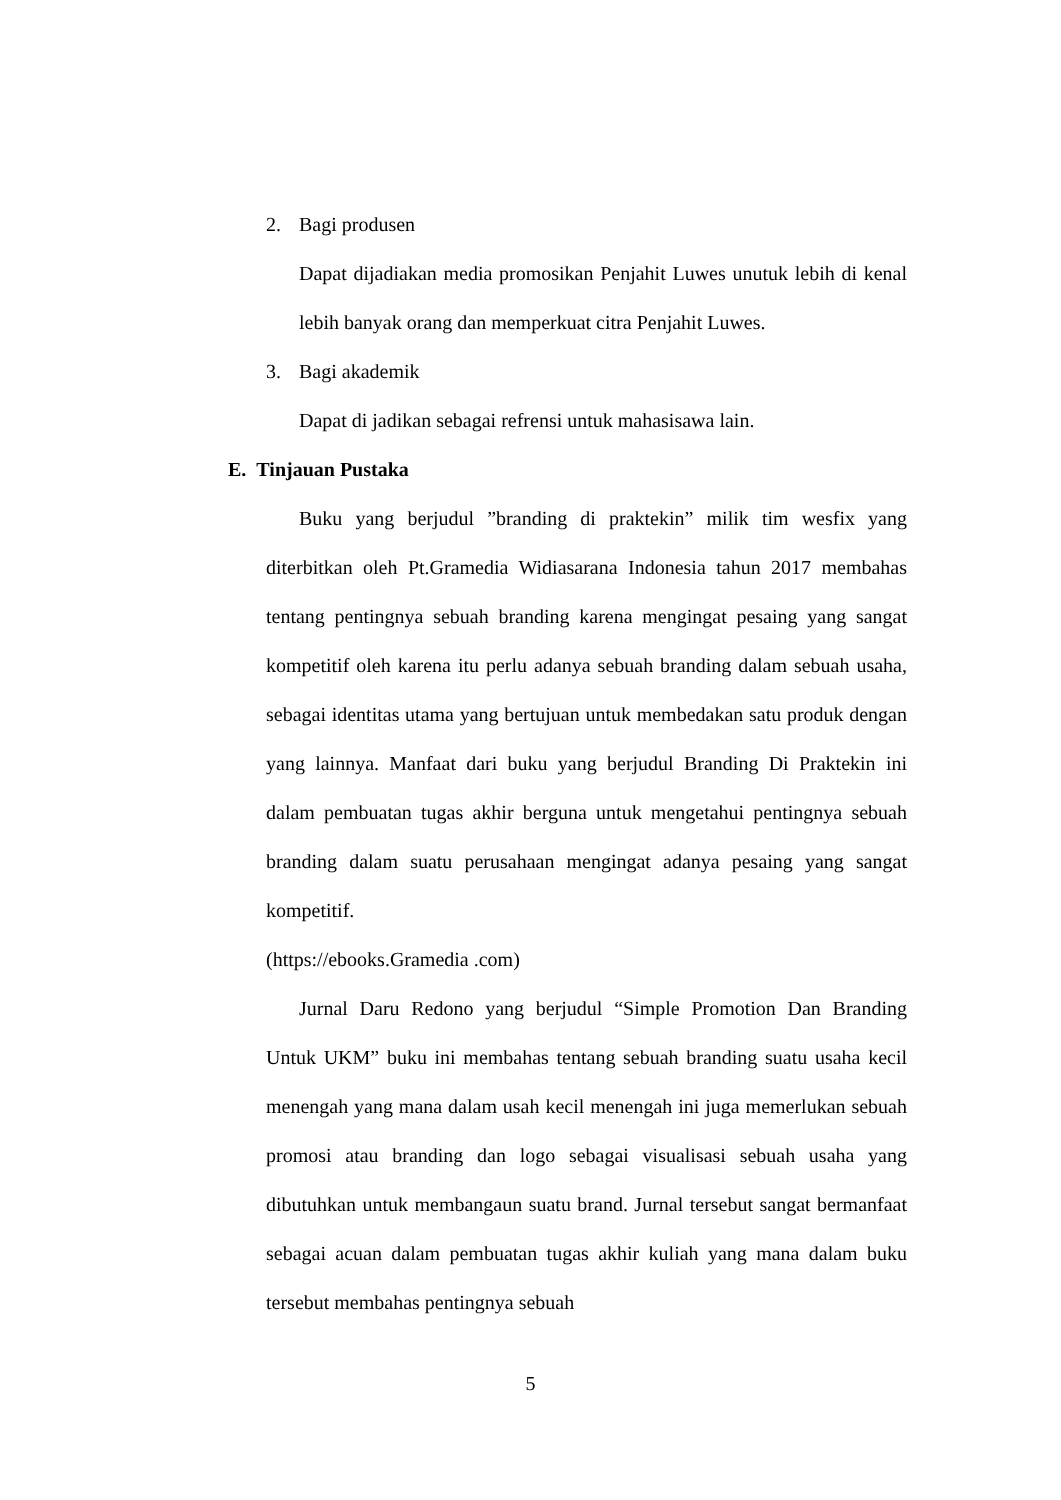2. Bagi produsen
Dapat dijadiakan media promosikan Penjahit Luwes unutuk lebih di kenal lebih banyak orang dan memperkuat citra Penjahit Luwes.
3. Bagi akademik
Dapat di jadikan sebagai refrensi untuk mahasisawa lain.
E. Tinjauan Pustaka
Buku yang berjudul ”branding di praktekin” milik tim wesfix yang diterbitkan oleh Pt.Gramedia Widiasarana Indonesia tahun 2017 membahas tentang pentingnya sebuah branding karena mengingat pesaing yang sangat kompetitif oleh karena itu perlu adanya sebuah branding dalam sebuah usaha, sebagai identitas utama yang bertujuan untuk membedakan satu produk dengan yang lainnya. Manfaat dari buku yang berjudul Branding Di Praktekin ini dalam pembuatan tugas akhir berguna untuk mengetahui pentingnya sebuah branding dalam suatu perusahaan mengingat adanya pesaing yang sangat kompetitif.
(https://ebooks.Gramedia .com)
Jurnal Daru Redono yang berjudul “Simple Promotion Dan Branding Untuk UKM” buku ini membahas tentang sebuah branding suatu usaha kecil menengah yang mana dalam usah kecil menengah ini juga memerlukan sebuah promosi atau branding dan logo sebagai visualisasi sebuah usaha yang dibutuhkan untuk membangaun suatu brand. Jurnal tersebut sangat bermanfaat sebagai acuan dalam pembuatan tugas akhir kuliah yang mana dalam buku tersebut membahas pentingnya sebuah
5